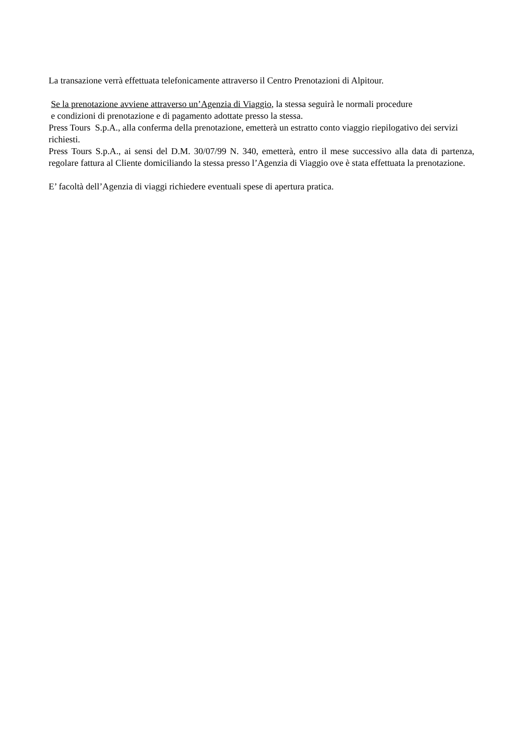La transazione verrà effettuata telefonicamente attraverso il Centro Prenotazioni di Alpitour.
Se la prenotazione avviene attraverso un’Agenzia di Viaggio, la stessa seguirà le normali procedure
e condizioni di prenotazione e di pagamento adottate presso la stessa.
Press Tours S.p.A., alla conferma della prenotazione, emetterà un estratto conto viaggio riepilogativo dei servizi richiesti.
Press Tours S.p.A., ai sensi del D.M. 30/07/99 N. 340, emetterà, entro il mese successivo alla data di partenza, regolare fattura al Cliente domiciliando la stessa presso l’Agenzia di Viaggio ove è stata effettuata la prenotazione.
E’ facoltà dell’Agenzia di viaggi richiedere eventuali spese di apertura pratica.